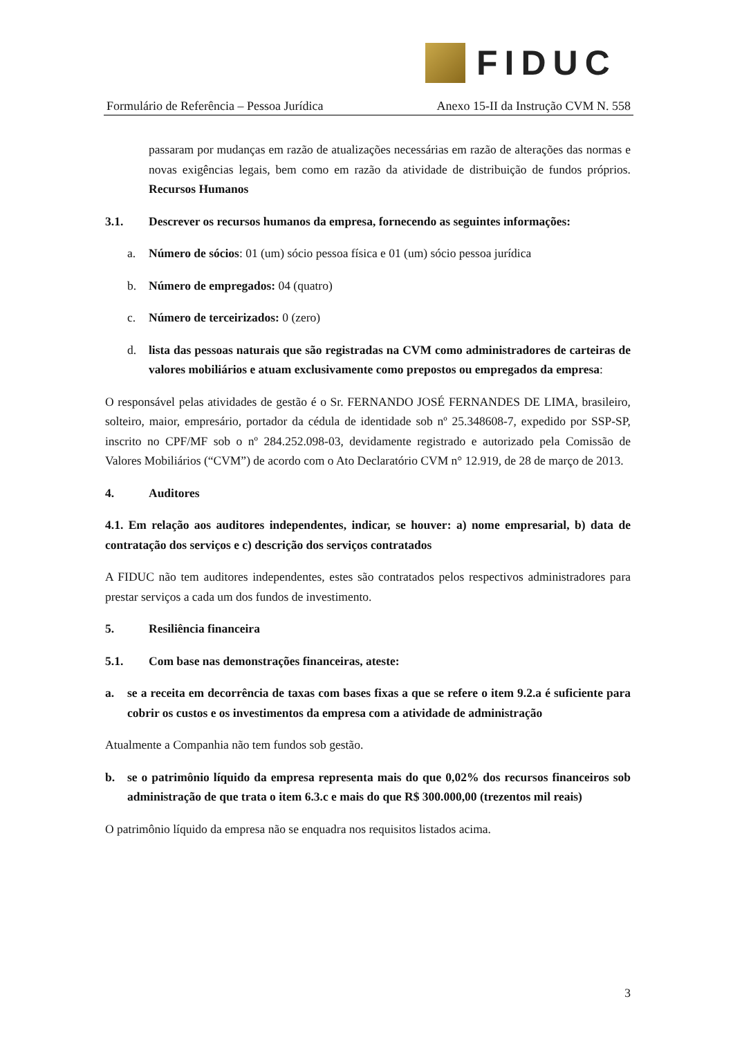FIDUC
Formulário de Referência – Pessoa Jurídica Anexo 15-II da Instrução CVM N. 558
passaram por mudanças em razão de atualizações necessárias em razão de alterações das normas e novas exigências legais, bem como em razão da atividade de distribuição de fundos próprios. Recursos Humanos
3.1. Descrever os recursos humanos da empresa, fornecendo as seguintes informações:
a. Número de sócios: 01 (um) sócio pessoa física e 01 (um) sócio pessoa jurídica
b. Número de empregados: 04 (quatro)
c. Número de terceirizados: 0 (zero)
d. lista das pessoas naturais que são registradas na CVM como administradores de carteiras de valores mobiliários e atuam exclusivamente como prepostos ou empregados da empresa:
O responsável pelas atividades de gestão é o Sr. FERNANDO JOSÉ FERNANDES DE LIMA, brasileiro, solteiro, maior, empresário, portador da cédula de identidade sob nº 25.348608-7, expedido por SSP-SP, inscrito no CPF/MF sob o nº 284.252.098-03, devidamente registrado e autorizado pela Comissão de Valores Mobiliários (“CVM”) de acordo com o Ato Declaratório CVM n° 12.919, de 28 de março de 2013.
4. Auditores
4.1. Em relação aos auditores independentes, indicar, se houver: a) nome empresarial, b) data de contratação dos serviços e c) descrição dos serviços contratados
A FIDUC não tem auditores independentes, estes são contratados pelos respectivos administradores para prestar serviços a cada um dos fundos de investimento.
5. Resiliência financeira
5.1. Com base nas demonstrações financeiras, ateste:
a. se a receita em decorrência de taxas com bases fixas a que se refere o item 9.2.a é suficiente para cobrir os custos e os investimentos da empresa com a atividade de administração
Atualmente a Companhia não tem fundos sob gestão.
b. se o patrimônio líquido da empresa representa mais do que 0,02% dos recursos financeiros sob administração de que trata o item 6.3.c e mais do que R$ 300.000,00 (trezentos mil reais)
O patrimônio líquido da empresa não se enquadra nos requisitos listados acima.
3